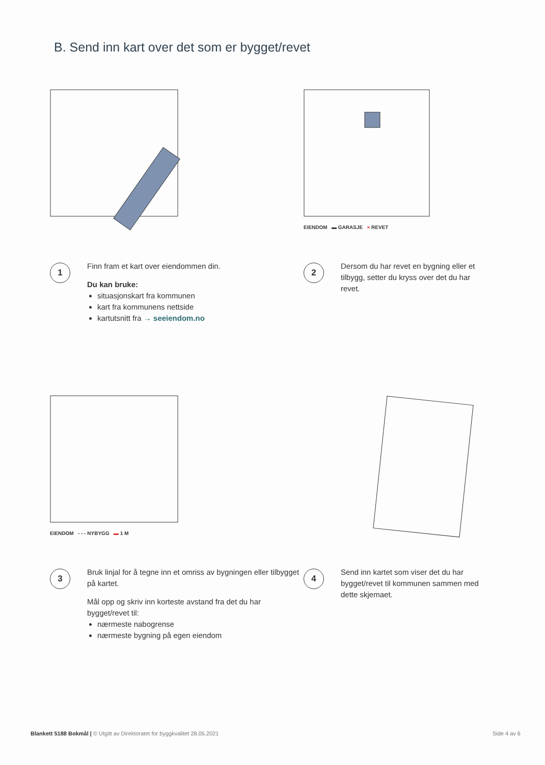B. Send inn kart over det som er bygget/revet
1
Finn fram et kart over eiendommen din.
Du kan bruke:
situasjonskart fra kommunen
kart fra kommunens nettside
kartutsnitt fra → seeiendom.no
EIENDOM ▬ GARASJE × REVET
2
Dersom du har revet en bygning eller et tilbygg, setter du kryss over det du har revet.
EIENDOM - - - NYBYGG ▬ 1 M
3
Bruk linjal for å tegne inn et omriss av bygningen eller tilbygget på kartet.
Mål opp og skriv inn korteste avstand fra det du har bygget/revet til:
nærmeste nabogrense
nærmeste bygning på egen eiendom
4
Send inn kartet som viser det du har bygget/revet til kommunen sammen med dette skjemaet.
Blankett 5188 Bokmål | © Utgitt av Direktoratet for byggkvalitet 28.05.2021 Side 4 av 6